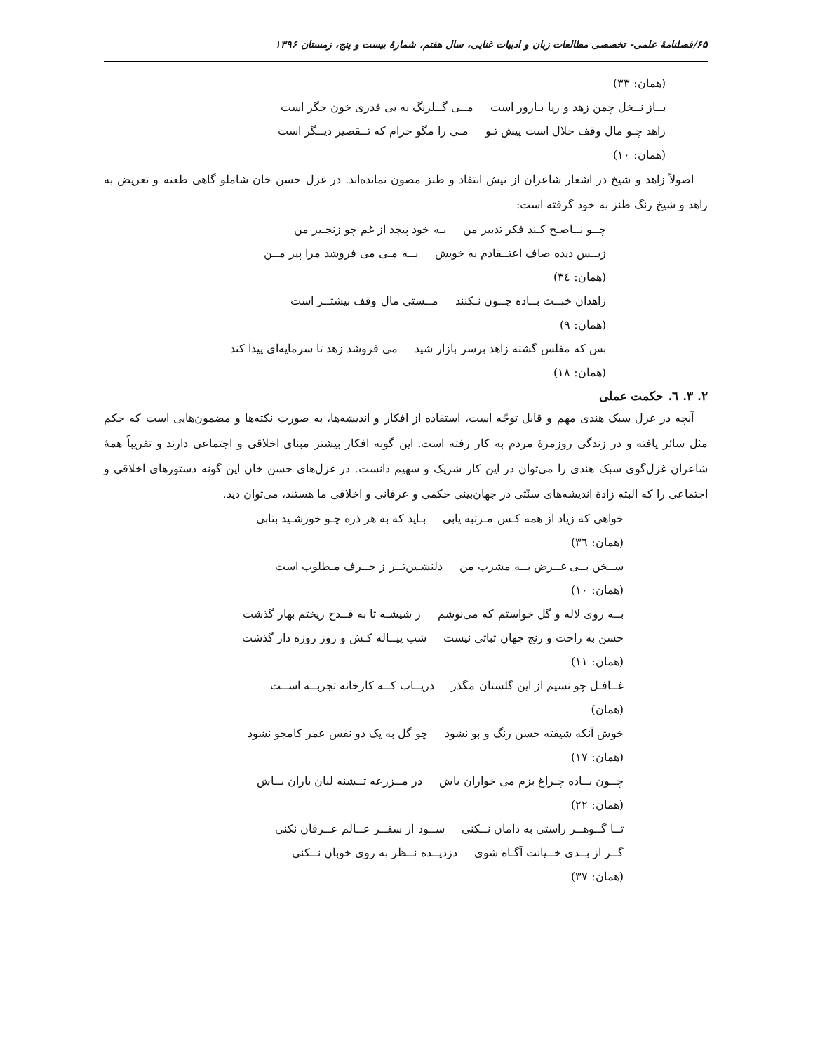۶۵/فصلنامهٔ علمی- تخصصی مطالعات زبان و ادبیات غنایی، سال هفتم، شمارهٔ بیست و پنج، زمستان ۱۳۹۶
(همان: ۳۳)
بــاز نــخل چمن زهد و ریا بـارور است مــی گــلرنگ به بی قدری خون جگر است
زاهد چـو مال وقف حلال است پیش تـو مـی را مگو حرام که تــقصیر دیــگر است
(همان: ۱۰)
اصولاً زاهد و شیخ در اشعار شاعران از نیش انتقاد و طنز مصون نمانده‌اند. در غزل حسن خان شاملو گاهی طعنه و تعریض به زاهد و شیخ رنگ طنز به خود گرفته است:
چــو نــاصـح کـند فکر تدبیر من بـه خود پیچد از غم چو زنجـیر من
زبــس دیده صاف اعتــقادم به خویش بــه مـی می فروشد مرا پیر مــن
(همان: ۳٤)
زاهدان خبــث بــاده چــون نـکنند مــستی مال وقف بیشتــر است
(همان: ۹)
بس که مفلس گشته زاهد برسر بازار شید می فروشد زهد تا سرمایه‌ای پیدا کند
(همان: ۱۸)
۲. ۳. ٦. حکمت عملی
آنچه در غزل سبک هندی مهم و قابل توجّه است، استفاده از افکار و اندیشه‌ها، به صورت نکته‌ها و مضمون‌هایی است که حکم مثل سائر یافته و در زندگی روزمرهٔ مردم به کار رفته است. این گونه افکار بیشتر مبنای اخلاقی و اجتماعی دارند و تقریباً همهٔ شاعران غزل‌گوی سبک هندی را می‌توان در این کار شریک و سهیم دانست. در غزل‌های حسن خان این گونه دستورهای اخلاقی و اجتماعی را که البته زادهٔ اندیشه‌های سنّتی در جهان‌بینی حکمی و عرفانی و اخلاقی ما هستند، می‌توان دید.
خواهی که زیاد از همه کـس مـرتبه یابی بـاید که به هر ذره چـو خورشـید بتابی
(همان: ۳٦)
ســخن بــی غــرض بــه مشرب من دلنشـین‌تــر ز حــرف مـطلوب است
(همان: ۱۰)
بــه روی لاله و گل خواستم که می‌نوشم ز شیشـه تا به قــدح ریختم بهار گذشت
حسن به راحت و رنج جهان ثباتی نیست شب پیــاله کـش و روز روزه دار گذشت
(همان: ۱۱)
غــافـل چو نسیم از این گلستان مگذر دریــاب کــه کارخانه تجربــه اســت
(همان)
خوش آنکه شیفته حسن رنگ و بو نشود چو گل به یک دو نفس عمر کامجو نشود
(همان: ۱۷)
چــون بــاده چـراغ بزم می خواران باش در مــزرعه تــشنه لبان باران بــاش
(همان: ۲۲)
تــا گــوهــر راستی به دامان نــکنی ســود از سفــر عــالم عــرفان نکنی
گــر از بــدی خــیانت آگـاه شوی دزدیــده نــظر به روی خوبان نــکنی
(همان: ۳۷)